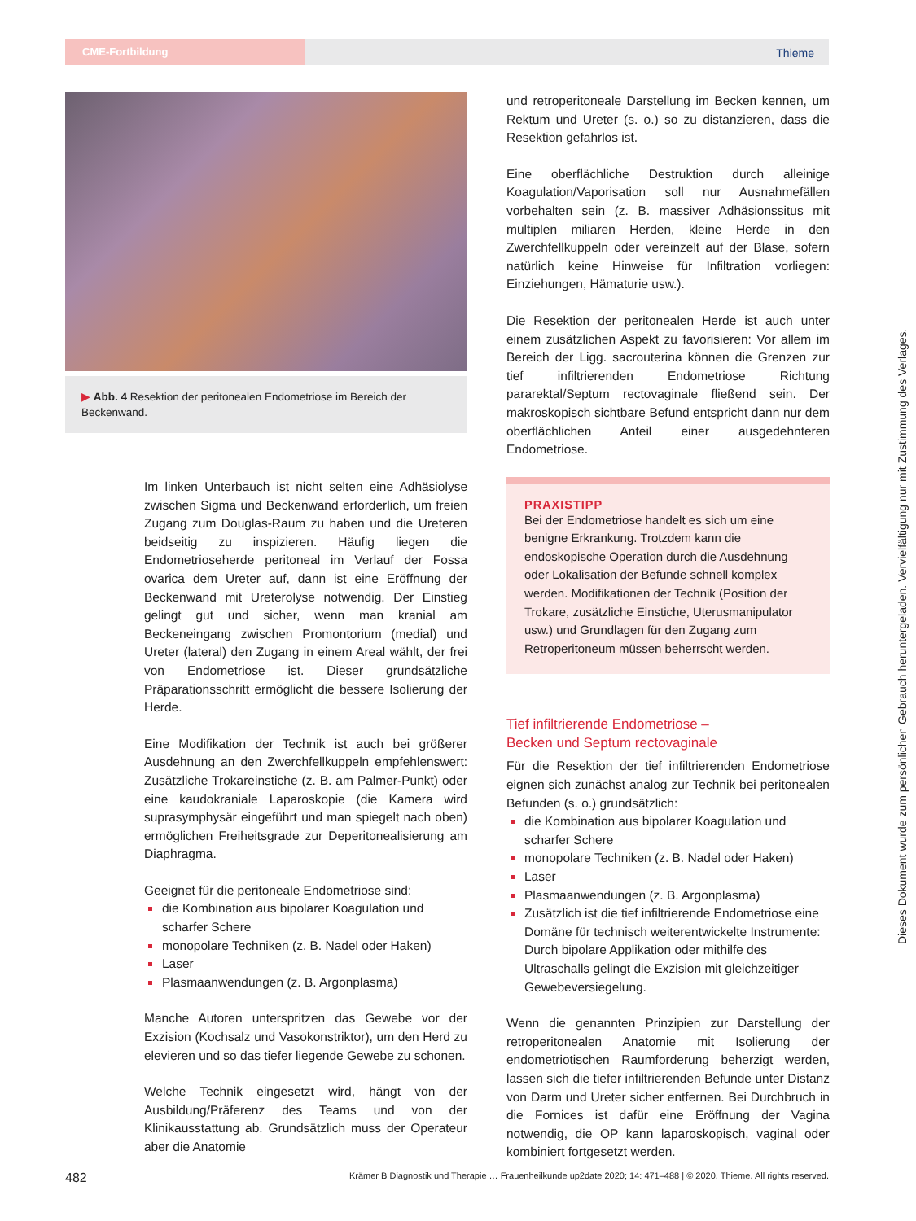CME-Fortbildung Thieme
▶ Abb. 4 Resektion der peritonealen Endometriose im Bereich der Beckenwand.
Im linken Unterbauch ist nicht selten eine Adhäsiolyse zwischen Sigma und Beckenwand erforderlich, um freien Zugang zum Douglas-Raum zu haben und die Ureteren beidseitig zu inspizieren. Häufig liegen die Endometrioseherde peritoneal im Verlauf der Fossa ovarica dem Ureter auf, dann ist eine Eröffnung der Beckenwand mit Ureterolyse notwendig. Der Einstieg gelingt gut und sicher, wenn man kranial am Beckeneingang zwischen Promontorium (medial) und Ureter (lateral) den Zugang in einem Areal wählt, der frei von Endometriose ist. Dieser grundsätzliche Präparationsschritt ermöglicht die bessere Isolierung der Herde.
Eine Modifikation der Technik ist auch bei größerer Ausdehnung an den Zwerchfellkuppeln empfehlenswert: Zusätzliche Trokareinstiche (z. B. am Palmer-Punkt) oder eine kaudokraniale Laparoskopie (die Kamera wird suprasymphysär eingeführt und man spiegelt nach oben) ermöglichen Freiheitsgrade zur Deperitonealisierung am Diaphragma.
Geeignet für die peritoneale Endometriose sind:
die Kombination aus bipolarer Koagulation und scharfer Schere
monopolare Techniken (z. B. Nadel oder Haken)
Laser
Plasmaanwendungen (z. B. Argonplasma)
Manche Autoren unterspritzen das Gewebe vor der Exzision (Kochsalz und Vasokonstriktor), um den Herd zu elevieren und so das tiefer liegende Gewebe zu schonen.
Welche Technik eingesetzt wird, hängt von der Ausbildung/Präferenz des Teams und von der Klinikausstattung ab. Grundsätzlich muss der Operateur aber die Anatomie
und retroperitoneale Darstellung im Becken kennen, um Rektum und Ureter (s. o.) so zu distanzieren, dass die Resektion gefahrlos ist.
Eine oberflächliche Destruktion durch alleinige Koagulation/Vaporisation soll nur Ausnahmefällen vorbehalten sein (z. B. massiver Adhäsionssitus mit multiplen miliaren Herden, kleine Herde in den Zwerchfellkuppeln oder vereinzelt auf der Blase, sofern natürlich keine Hinweise für Infiltration vorliegen: Einziehungen, Hämaturie usw.).
Die Resektion der peritonealen Herde ist auch unter einem zusätzlichen Aspekt zu favorisieren: Vor allem im Bereich der Ligg. sacrouterina können die Grenzen zur tief infiltrierenden Endometriose Richtung pararektal/Septum rectovaginale fließend sein. Der makroskopisch sichtbare Befund entspricht dann nur dem oberflächlichen Anteil einer ausgedehnteren Endometriose.
PRAXISTIPP
Bei der Endometriose handelt es sich um eine benigne Erkrankung. Trotzdem kann die endoskopische Operation durch die Ausdehnung oder Lokalisation der Befunde schnell komplex werden. Modifikationen der Technik (Position der Trokare, zusätzliche Einstiche, Uterusmanipulator usw.) und Grundlagen für den Zugang zum Retroperitoneum müssen beherrscht werden.
Tief infiltrierende Endometriose –
Becken und Septum rectovaginale
Für die Resektion der tief infiltrierenden Endometriose eignen sich zunächst analog zur Technik bei peritonealen Befunden (s. o.) grundsätzlich:
die Kombination aus bipolarer Koagulation und scharfer Schere
monopolare Techniken (z. B. Nadel oder Haken)
Laser
Plasmaanwendungen (z. B. Argonplasma)
Zusätzlich ist die tief infiltrierende Endometriose eine Domäne für technisch weiterentwickelte Instrumente: Durch bipolare Applikation oder mithilfe des Ultraschalls gelingt die Exzision mit gleichzeitiger Gewebeversiegelung.
Wenn die genannten Prinzipien zur Darstellung der retroperitonealen Anatomie mit Isolierung der endometriotischen Raumforderung beherzigt werden, lassen sich die tiefer infiltrierenden Befunde unter Distanz von Darm und Ureter sicher entfernen. Bei Durchbruch in die Fornices ist dafür eine Eröffnung der Vagina notwendig, die OP kann laparoskopisch, vaginal oder kombiniert fortgesetzt werden.
Dieses Dokument wurde zum persönlichen Gebrauch heruntergeladen. Vervielfältigung nur mit Zustimmung des Verlages.
482 Krämer B Diagnostik und Therapie … Frauenheilkunde up2date 2020; 14: 471–488 | © 2020. Thieme. All rights reserved.